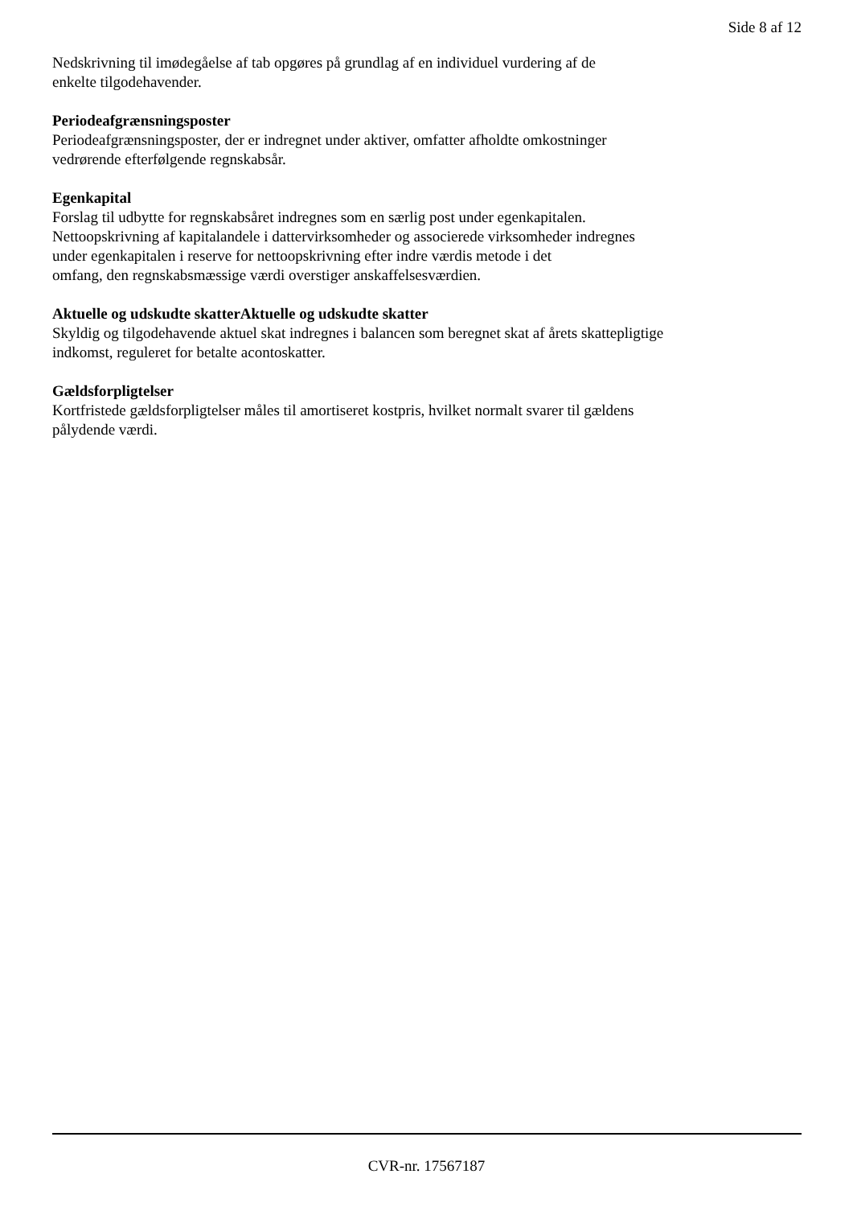Side 8 af 12
Nedskrivning til imødegåelse af tab opgøres på grundlag af en individuel vurdering af de
enkelte tilgodehavender.
Periodeafgrænsningsposter
Periodeafgrænsningsposter, der er indregnet under aktiver, omfatter afholdte omkostninger
vedrørende efterfølgende regnskabsår.
Egenkapital
Forslag til udbytte for regnskabsåret indregnes som en særlig post under egenkapitalen.
Nettoopskrivning af kapitalandele i dattervirksomheder og associerede virksomheder indregnes
under egenkapitalen i reserve for nettoopskrivning efter indre værdis metode i det
omfang, den regnskabsmæssige værdi overstiger anskaffelsesværdien.
Aktuelle og udskudte skatterAktuelle og udskudte skatter
Skyldig og tilgodehavende aktuel skat indregnes i balancen som beregnet skat af årets skattepligtige
indkomst, reguleret for betalte acontoskatter.
Gældsforpligtelser
Kortfristede gældsforpligtelser måles til amortiseret kostpris, hvilket normalt svarer til gældens
pålydende værdi.
CVR-nr. 17567187